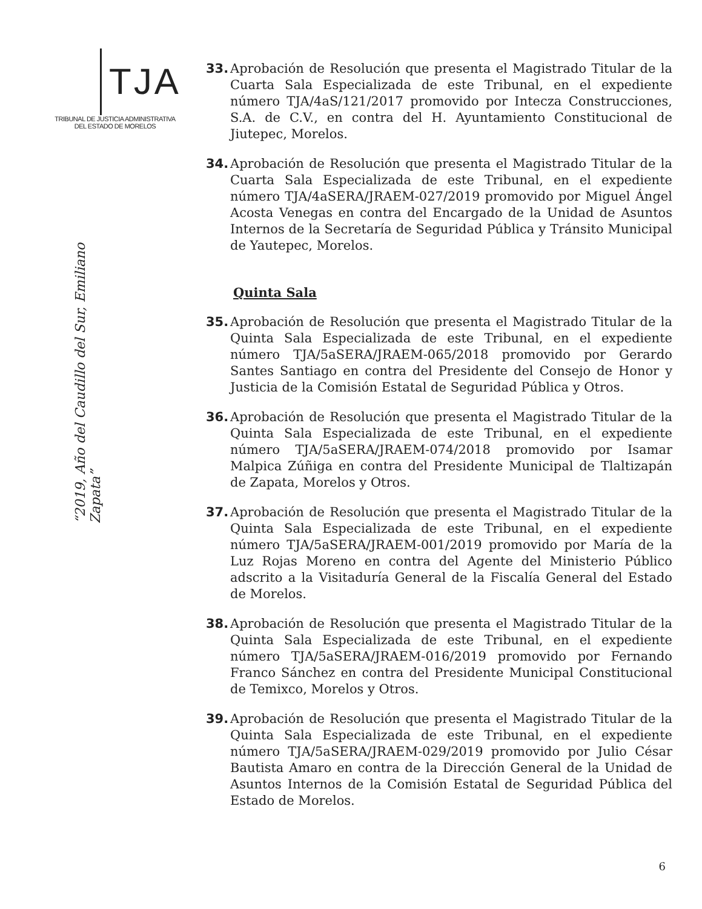TJA
TRIBUNAL DE JUSTICIA ADMINISTRATIVA
DEL ESTADO DE MORELOS
“2019, Año del Caudillo del Sur, Emiliano Zapata”
33. Aprobación de Resolución que presenta el Magistrado Titular de la Cuarta Sala Especializada de este Tribunal, en el expediente número TJA/4aS/121/2017 promovido por Intecza Construcciones, S.A. de C.V., en contra del H. Ayuntamiento Constitucional de Jiutepec, Morelos.
34. Aprobación de Resolución que presenta el Magistrado Titular de la Cuarta Sala Especializada de este Tribunal, en el expediente número TJA/4aSERA/JRAEM-027/2019 promovido por Miguel Ángel Acosta Venegas en contra del Encargado de la Unidad de Asuntos Internos de la Secretaría de Seguridad Pública y Tránsito Municipal de Yautepec, Morelos.
Quinta Sala
35. Aprobación de Resolución que presenta el Magistrado Titular de la Quinta Sala Especializada de este Tribunal, en el expediente número TJA/5aSERA/JRAEM-065/2018 promovido por Gerardo Santes Santiago en contra del Presidente del Consejo de Honor y Justicia de la Comisión Estatal de Seguridad Pública y Otros.
36. Aprobación de Resolución que presenta el Magistrado Titular de la Quinta Sala Especializada de este Tribunal, en el expediente número TJA/5aSERA/JRAEM-074/2018 promovido por Isamar Malpica Zúñiga en contra del Presidente Municipal de Tlaltizapán de Zapata, Morelos y Otros.
37. Aprobación de Resolución que presenta el Magistrado Titular de la Quinta Sala Especializada de este Tribunal, en el expediente número TJA/5aSERA/JRAEM-001/2019 promovido por María de la Luz Rojas Moreno en contra del Agente del Ministerio Público adscrito a la Visitaduría General de la Fiscalía General del Estado de Morelos.
38. Aprobación de Resolución que presenta el Magistrado Titular de la Quinta Sala Especializada de este Tribunal, en el expediente número TJA/5aSERA/JRAEM-016/2019 promovido por Fernando Franco Sánchez en contra del Presidente Municipal Constitucional de Temixco, Morelos y Otros.
39. Aprobación de Resolución que presenta el Magistrado Titular de la Quinta Sala Especializada de este Tribunal, en el expediente número TJA/5aSERA/JRAEM-029/2019 promovido por Julio César Bautista Amaro en contra de la Dirección General de la Unidad de Asuntos Internos de la Comisión Estatal de Seguridad Pública del Estado de Morelos.
6